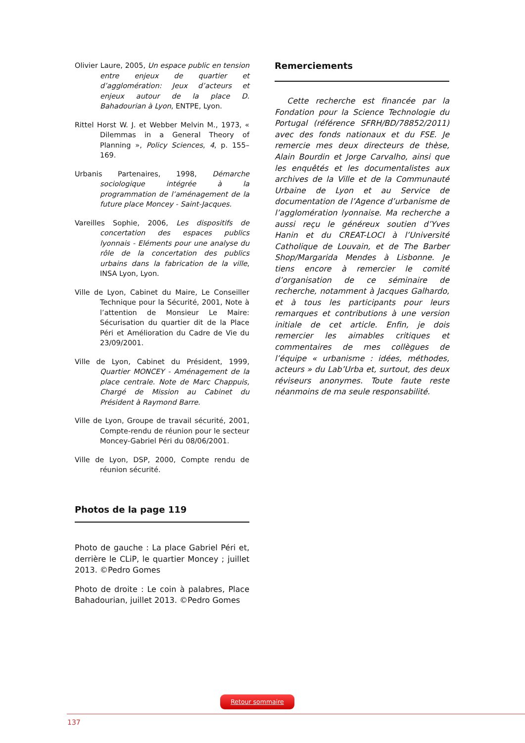Olivier Laure, 2005, Un espace public en tension entre enjeux de quartier et d’agglomération: Jeux d’acteurs et enjeux autour de la place D. Bahadourian à Lyon, ENTPE, Lyon.
Rittel Horst W. J. et Webber Melvin M., 1973, « Dilemmas in a General Theory of Planning », Policy Sciences, 4, p. 155–169.
Urbanis Partenaires, 1998, Démarche sociologique intégrée à la programmation de l’aménagement de la future place Moncey - Saint-Jacques.
Vareilles Sophie, 2006, Les dispositifs de concertation des espaces publics lyonnais - Eléments pour une analyse du rôle de la concertation des publics urbains dans la fabrication de la ville, INSA Lyon, Lyon.
Ville de Lyon, Cabinet du Maire, Le Conseiller Technique pour la Sécurité, 2001, Note à l’attention de Monsieur Le Maire: Sécurisation du quartier dit de la Place Péri et Amélioration du Cadre de Vie du 23/09/2001.
Ville de Lyon, Cabinet du Président, 1999, Quartier MONCEY - Aménagement de la place centrale. Note de Marc Chappuis, Chargé de Mission au Cabinet du Président à Raymond Barre.
Ville de Lyon, Groupe de travail sécurité, 2001, Compte-rendu de réunion pour le secteur Moncey-Gabriel Péri du 08/06/2001.
Ville de Lyon, DSP, 2000, Compte rendu de réunion sécurité.
Photos de la page 119
Photo de gauche : La place Gabriel Péri et, derrière le CLiP, le quartier Moncey ; juillet 2013. ©Pedro Gomes
Photo de droite : Le coin à palabres, Place Bahadourian, juillet 2013. ©Pedro Gomes
Remerciements
Cette recherche est financée par la Fondation pour la Science Technologie du Portugal (référence SFRH/BD/78852/2011) avec des fonds nationaux et du FSE. Je remercie mes deux directeurs de thèse, Alain Bourdin et Jorge Carvalho, ainsi que les enquêtés et les documentalistes aux archives de la Ville et de la Communauté Urbaine de Lyon et au Service de documentation de l’Agence d’urbanisme de l’agglomération lyonnaise. Ma recherche a aussi reçu le généreux soutien d’Yves Hanin et du CREAT-LOCI à l’Université Catholique de Louvain, et de The Barber Shop/Margarida Mendes à Lisbonne. Je tiens encore à remercier le comité d’organisation de ce séminaire de recherche, notamment à Jacques Galhardo, et à tous les participants pour leurs remarques et contributions à une version initiale de cet article. Enfin, je dois remercier les aimables critiques et commentaires de mes collègues de l’équipe « urbanisme : idées, méthodes, acteurs » du Lab’Urba et, surtout, des deux réviseurs anonymes. Toute faute reste néanmoins de ma seule responsabilité.
Retour sommaire
137